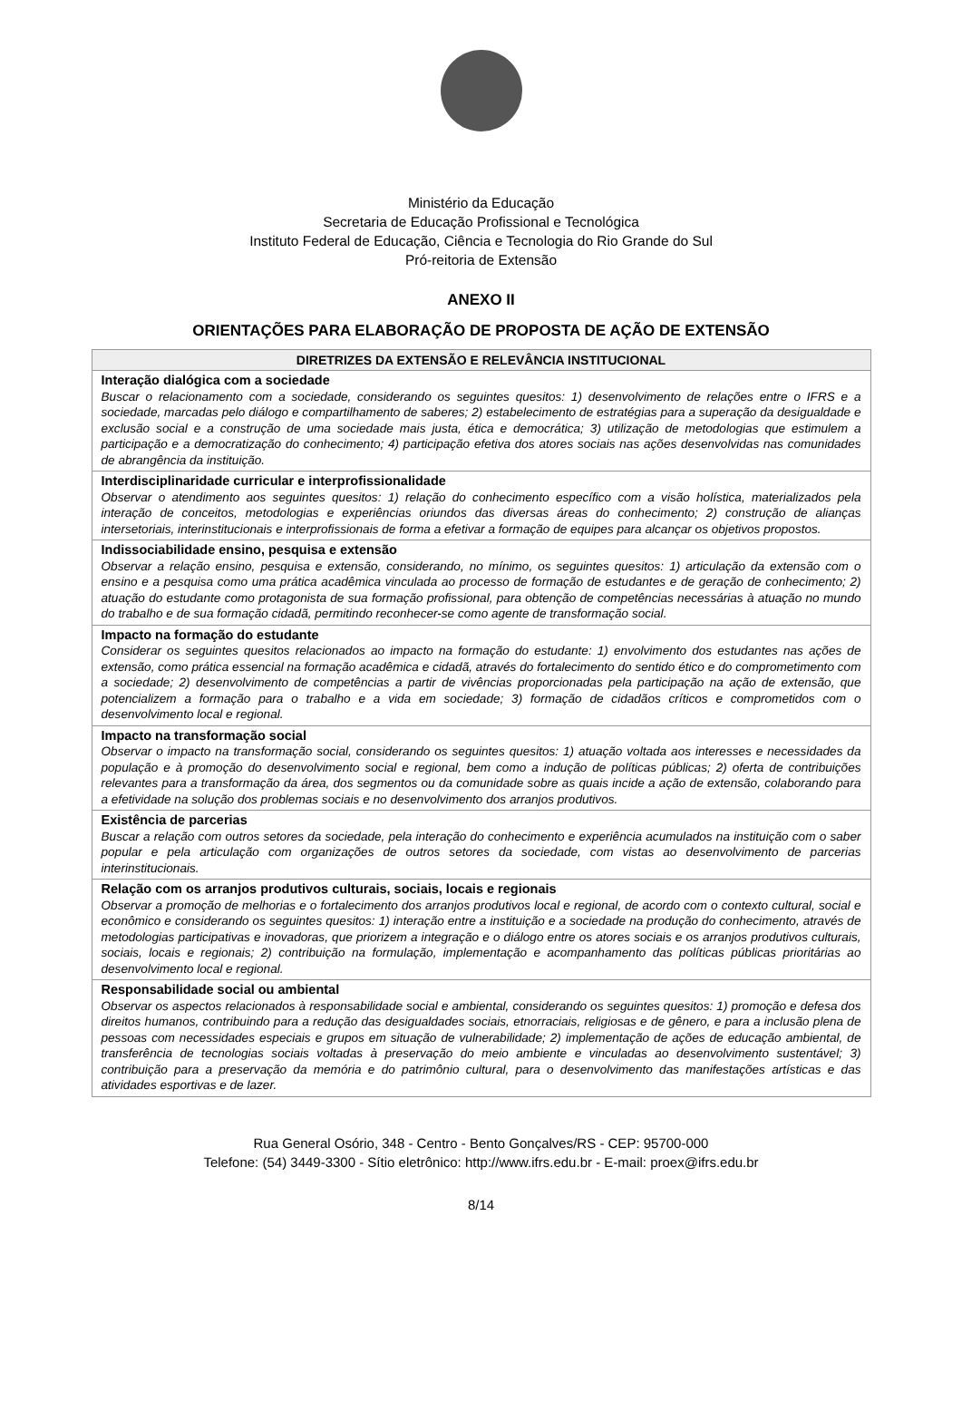Ministério da Educação
Secretaria de Educação Profissional e Tecnológica
Instituto Federal de Educação, Ciência e Tecnologia do Rio Grande do Sul
Pró-reitoria de Extensão
ANEXO II
ORIENTAÇÕES PARA ELABORAÇÃO DE PROPOSTA DE AÇÃO DE EXTENSÃO
| DIRETRIZES DA EXTENSÃO E RELEVÂNCIA INSTITUCIONAL |
| --- |
| Interação dialógica com a sociedade Buscar o relacionamento com a sociedade, considerando os seguintes quesitos: 1) desenvolvimento de relações entre o IFRS e a sociedade, marcadas pelo diálogo e compartilhamento de saberes; 2) estabelecimento de estratégias para a superação da desigualdade e exclusão social e a construção de uma sociedade mais justa, ética e democrática; 3) utilização de metodologias que estimulem a participação e a democratização do conhecimento; 4) participação efetiva dos atores sociais nas ações desenvolvidas nas comunidades de abrangência da instituição. |
| Interdisciplinaridade curricular e interprofissionalidade Observar o atendimento aos seguintes quesitos: 1) relação do conhecimento específico com a visão holística, materializados pela interação de conceitos, metodologias e experiências oriundos das diversas áreas do conhecimento; 2) construção de alianças intersetoriais, interinstitucionais e interprofissionais de forma a efetivar a formação de equipes para alcançar os objetivos propostos. |
| Indissociabilidade ensino, pesquisa e extensão Observar a relação ensino, pesquisa e extensão, considerando, no mínimo, os seguintes quesitos: 1) articulação da extensão com o ensino e a pesquisa como uma prática acadêmica vinculada ao processo de formação de estudantes e de geração de conhecimento; 2) atuação do estudante como protagonista de sua formação profissional, para obtenção de competências necessárias à atuação no mundo do trabalho e de sua formação cidadã, permitindo reconhecer-se como agente de transformação social. |
| Impacto na formação do estudante Considerar os seguintes quesitos relacionados ao impacto na formação do estudante: 1) envolvimento dos estudantes nas ações de extensão, como prática essencial na formação acadêmica e cidadã, através do fortalecimento do sentido ético e do comprometimento com a sociedade; 2) desenvolvimento de competências a partir de vivências proporcionadas pela participação na ação de extensão, que potencializem a formação para o trabalho e a vida em sociedade; 3) formação de cidadãos críticos e comprometidos com o desenvolvimento local e regional. |
| Impacto na transformação social Observar o impacto na transformação social, considerando os seguintes quesitos: 1) atuação voltada aos interesses e necessidades da população e à promoção do desenvolvimento social e regional, bem como a indução de políticas públicas; 2) oferta de contribuições relevantes para a transformação da área, dos segmentos ou da comunidade sobre as quais incide a ação de extensão, colaborando para a efetividade na solução dos problemas sociais e no desenvolvimento dos arranjos produtivos. |
| Existência de parcerias Buscar a relação com outros setores da sociedade, pela interação do conhecimento e experiência acumulados na instituição com o saber popular e pela articulação com organizações de outros setores da sociedade, com vistas ao desenvolvimento de parcerias interinstitucionais. |
| Relação com os arranjos produtivos culturais, sociais, locais e regionais Observar a promoção de melhorias e o fortalecimento dos arranjos produtivos local e regional, de acordo com o contexto cultural, social e econômico e considerando os seguintes quesitos: 1) interação entre a instituição e a sociedade na produção do conhecimento, através de metodologias participativas e inovadoras, que priorizem a integração e o diálogo entre os atores sociais e os arranjos produtivos culturais, sociais, locais e regionais; 2) contribuição na formulação, implementação e acompanhamento das políticas públicas prioritárias ao desenvolvimento local e regional. |
| Responsabilidade social ou ambiental Observar os aspectos relacionados à responsabilidade social e ambiental, considerando os seguintes quesitos: 1) promoção e defesa dos direitos humanos, contribuindo para a redução das desigualdades sociais, etnorraciais, religiosas e de gênero, e para a inclusão plena de pessoas com necessidades especiais e grupos em situação de vulnerabilidade; 2) implementação de ações de educação ambiental, de transferência de tecnologias sociais voltadas à preservação do meio ambiente e vinculadas ao desenvolvimento sustentável; 3) contribuição para a preservação da memória e do patrimônio cultural, para o desenvolvimento das manifestações artísticas e das atividades esportivas e de lazer. |
Rua General Osório, 348 - Centro - Bento Gonçalves/RS - CEP: 95700-000
Telefone: (54) 3449-3300 - Sítio eletrônico: http://www.ifrs.edu.br - E-mail: proex@ifrs.edu.br
8/14